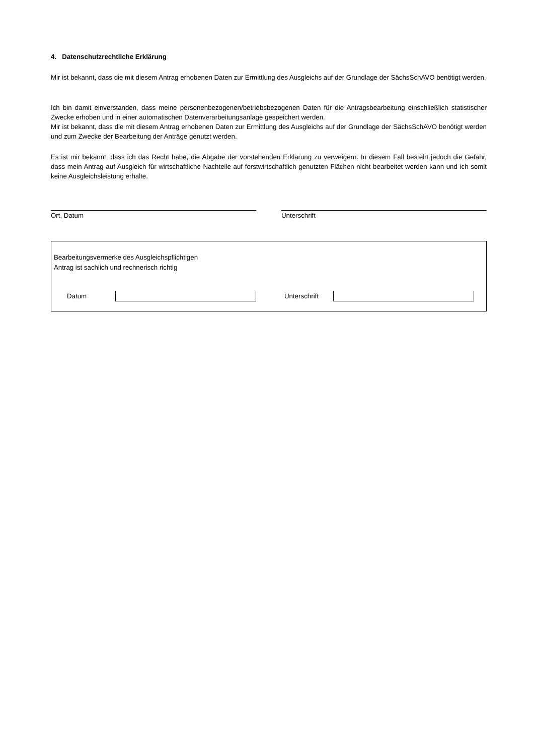4. Datenschutzrechtliche Erklärung
Mir ist bekannt, dass die mit diesem Antrag erhobenen Daten zur Ermittlung des Ausgleichs auf der Grundlage der SächsSchAVO benötigt werden.
Ich bin damit einverstanden, dass meine personenbezogenen/betriebsbezogenen Daten für die Antragsbearbeitung einschließlich statistischer Zwecke erhoben und in einer automatischen Datenverarbeitungsanlage gespeichert werden.
Mir ist bekannt, dass die mit diesem Antrag erhobenen Daten zur Ermittlung des Ausgleichs auf der Grundlage der SächsSchAVO benötigt werden und zum Zwecke der Bearbeitung der Anträge genutzt werden.
Es ist mir bekannt, dass ich das Recht habe, die Abgabe der vorstehenden Erklärung zu verweigern. In diesem Fall besteht jedoch die Gefahr, dass mein Antrag auf Ausgleich für wirtschaftliche Nachteile auf forstwirtschaftlich genutzten Flächen nicht bearbeitet werden kann und ich somit keine Ausgleichsleistung erhalte.
Ort, Datum Unterschrift
Bearbeitungsvermerke des Ausgleichspflichtigen
Antrag ist sachlich und rechnerisch richtig
Datum Unterschrift